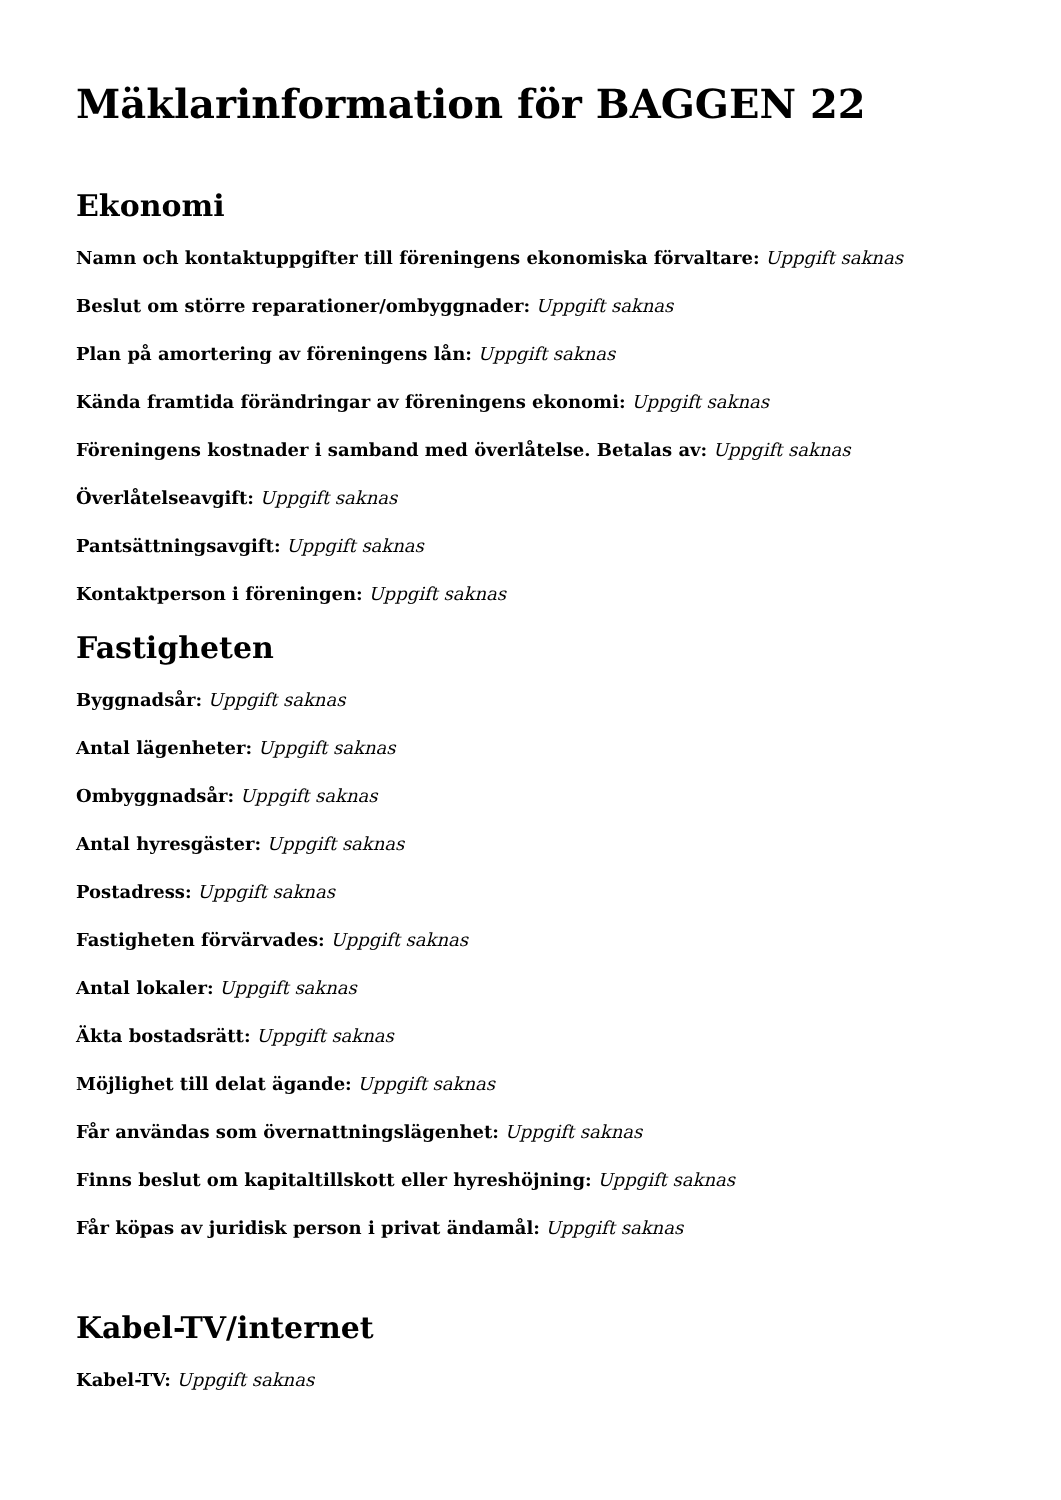Mäklarinformation för BAGGEN 22
Ekonomi
Namn och kontaktuppgifter till föreningens ekonomiska förvaltare: Uppgift saknas
Beslut om större reparationer/ombyggnader: Uppgift saknas
Plan på amortering av föreningens lån: Uppgift saknas
Kända framtida förändringar av föreningens ekonomi: Uppgift saknas
Föreningens kostnader i samband med överlåtelse. Betalas av: Uppgift saknas
Överlåtelseavgift: Uppgift saknas
Pantsättningsavgift: Uppgift saknas
Kontaktperson i föreningen: Uppgift saknas
Fastigheten
Byggnadsår: Uppgift saknas
Antal lägenheter: Uppgift saknas
Ombyggnadsår: Uppgift saknas
Antal hyresgäster: Uppgift saknas
Postadress: Uppgift saknas
Fastigheten förvärvades: Uppgift saknas
Antal lokaler: Uppgift saknas
Äkta bostadsrätt: Uppgift saknas
Möjlighet till delat ägande: Uppgift saknas
Får användas som övernattningslägenhet: Uppgift saknas
Finns beslut om kapitaltillskott eller hyreshöjning: Uppgift saknas
Får köpas av juridisk person i privat ändamål: Uppgift saknas
Kabel-TV/internet
Kabel-TV: Uppgift saknas